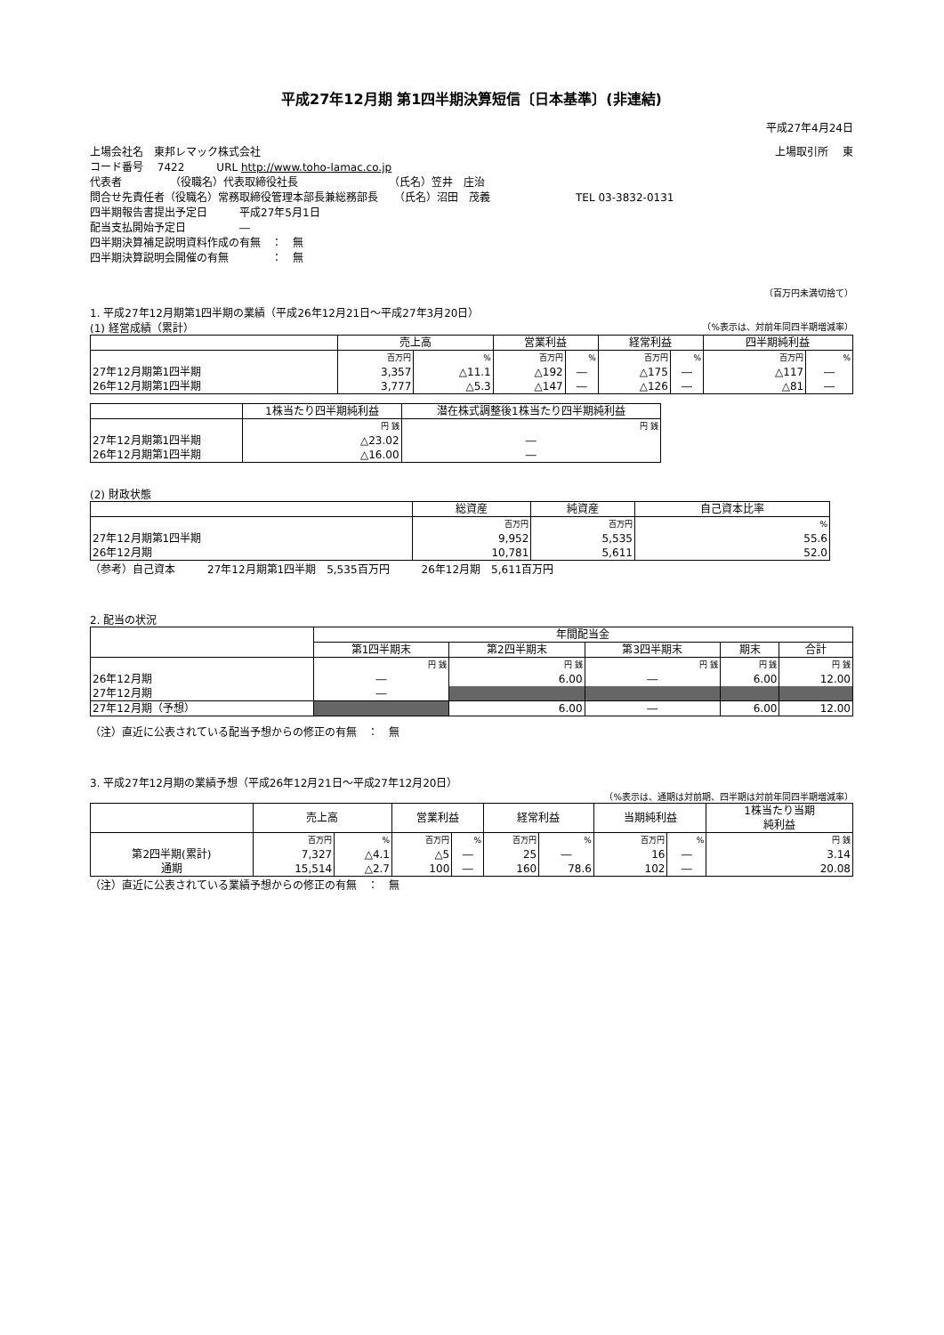平成27年12月期 第1四半期決算短信〔日本基準〕(非連結)
平成27年4月24日
上場会社名　東邦レマック株式会社 上場取引所　 東
コード番号　 7422　　　URL http://www.toho-lamac.co.jp
代表者　　　　　（役職名）代表取締役社長　　　　　　　　　（氏名）笠井　庄治
問合せ先責任者（役職名）常務取締役管理本部長兼総務部長　　（氏名）沼田　茂義　　　　　　　　TEL 03-3832-0131
四半期報告書提出予定日　　　平成27年5月1日
配当支払開始予定日　　　　　―
四半期決算補足説明資料作成の有無　：　無
四半期決算説明会開催の有無　　　　：　無
（百万円未満切捨て）
1. 平成27年12月期第1四半期の業績（平成26年12月21日～平成27年3月20日）
(1) 経営成績（累計） （%表示は、対前年同四半期増減率）
| | 売上高 | | 営業利益 | | 経常利益 | | 四半期純利益 | |
| --- | --- | --- | --- | --- | --- | --- | --- | --- |
| | 百万円 | % | 百万円 | % | 百万円 | % | 百万円 | % |
| 27年12月期第1四半期 | 3,357 | △11.1 | △192 | ― | △175 | ― | △117 | ― |
| 26年12月期第1四半期 | 3,777 | △5.3 | △147 | ― | △126 | ― | △81 | ― |
| | 1株当たり四半期純利益 | 潜在株式調整後1株当たり四半期純利益 |
| --- | --- | --- |
| | 円 銭 | 円 銭 |
| 27年12月期第1四半期 | △23.02 | ― |
| 26年12月期第1四半期 | △16.00 | ― |
(2) 財政状態
| | 総資産 | 純資産 | 自己資本比率 |
| --- | --- | --- | --- |
| | 百万円 | 百万円 | % |
| 27年12月期第1四半期 | 9,952 | 5,535 | 55.6 |
| 26年12月期 | 10,781 | 5,611 | 52.0 |
（参考）自己資本　　　27年12月期第1四半期　5,535百万円　　　26年12月期　5,611百万円
2. 配当の状況
| | 年間配当金 | | | | |
| --- | --- | --- | --- | --- | --- |
| | 第1四半期末 | 第2四半期末 | 第3四半期末 | 期末 | 合計 |
| | 円 銭 | 円 銭 | 円 銭 | 円 銭 | 円 銭 |
| 26年12月期 | ― | 6.00 | ― | 6.00 | 12.00 |
| 27年12月期 | ― | | | | |
| 27年12月期（予想） | | 6.00 | ― | 6.00 | 12.00 |
（注）直近に公表されている配当予想からの修正の有無　：　無
3. 平成27年12月期の業績予想（平成26年12月21日～平成27年12月20日）
（%表示は、通期は対前期、四半期は対前年同四半期増減率）
| | 売上高 | | 営業利益 | | 経常利益 | | 当期純利益 | | 1株当たり当期 純利益 |
| --- | --- | --- | --- | --- | --- | --- | --- | --- | --- |
| | 百万円 | % | 百万円 | % | 百万円 | % | 百万円 | % | 円 銭 |
| 第2四半期(累計) | 7,327 | △4.1 | △5 | ― | 25 | ― | 16 | ― | 3.14 |
| 通期 | 15,514 | △2.7 | 100 | ― | 160 | 78.6 | 102 | ― | 20.08 |
（注）直近に公表されている業績予想からの修正の有無　：　無